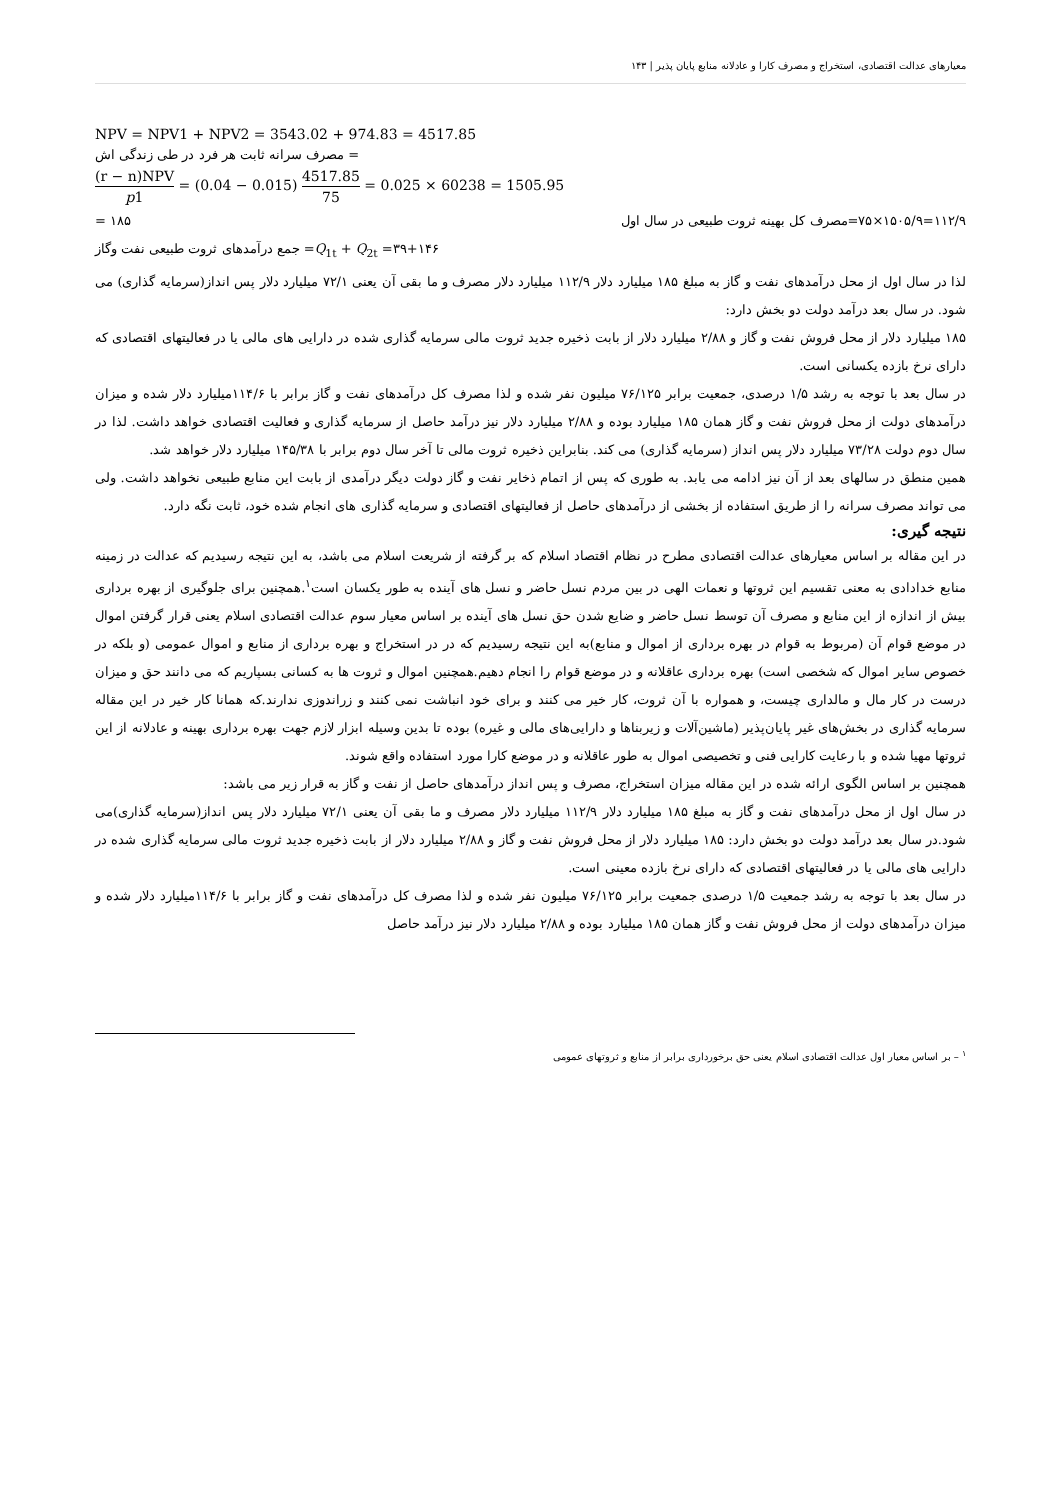معیارهای عدالت اقتصادی، استخراج و مصرف کارا و عادلانه منابع پایان پذیر | ۱۴۳
NPV = NPV1 + NPV2 = 3543.02 + 974.83 = 4517.85
= مصرف سرانه ثابت هر فرد در طی زندگی اش
(r − n)NPV p1 = (0.04 − 0.015) 4517.85 75 = 0.025 × 60238 = 1505.95
۱۱۲/۹=۱۵۰۵/۹×۷۵=مصرف کل بهینه ثروت طبیعی در سال اول ۱۸۵ =
۳۹+۱۴۶= Q<sub>1t</sub> + Q<sub>2t</sub>= جمع درآمدهای ثروت طبیعی نفت وگاز
لذا در سال اول از محل درآمدهای نفت و گاز به مبلغ ۱۸۵ میلیارد دلار ۱۱۲/۹ میلیارد دلار مصرف و ما بقی آن یعنی ۷۲/۱ میلیارد دلار پس انداز(سرمایه گذاری) می شود. در سال بعد درآمد دولت دو بخش دارد:
۱۸۵ میلیارد دلار از محل فروش نفت و گاز و ۲/۸۸ میلیارد دلار از بابت ذخیره جدید ثروت مالی سرمایه گذاری شده در دارایی های مالی یا در فعالیتهای اقتصادی که دارای نرخ بازده یکسانی است.
در سال بعد با توجه به رشد ۱/۵ درصدی، جمعیت برابر ۷۶/۱۲۵ میلیون نفر شده و لذا مصرف کل درآمدهای نفت و گاز برابر با ۱۱۴/۶میلیارد دلار شده و میزان درآمدهای دولت از محل فروش نفت و گاز همان ۱۸۵ میلیارد بوده و ۲/۸۸ میلیارد دلار نیز درآمد حاصل از سرمایه گذاری و فعالیت اقتصادی خواهد داشت. لذا در سال دوم دولت ۷۳/۲۸ میلیارد دلار پس انداز (سرمایه گذاری) می کند. بنابراین ذخیره ثروت مالی تا آخر سال دوم برابر با ۱۴۵/۳۸ میلیارد دلار خواهد شد.
همین منطق در سالهای بعد از آن نیز ادامه می یابد. به طوری که پس از اتمام ذخایر نفت و گاز دولت دیگر درآمدی از بابت این منابع طبیعی نخواهد داشت. ولی می تواند مصرف سرانه را از طریق استفاده از بخشی از درآمدهای حاصل از فعالیتهای اقتصادی و سرمایه گذاری های انجام شده خود، ثابت نگه دارد.
نتیجه گیری:
در این مقاله بر اساس معیارهای عدالت اقتصادی مطرح در نظام اقتصاد اسلام که بر گرفته از شریعت اسلام می باشد، به این نتیجه رسیدیم که عدالت در زمینه منابع خدادادی به معنی تقسیم این ثروتها و نعمات الهی در بین مردم نسل حاضر و نسل های آینده به طور یکسان است<sup>۱</sup>.همچنین برای جلوگیری از بهره برداری بیش از اندازه از این منابع و مصرف آن توسط نسل حاضر و ضایع شدن حق نسل های آینده بر اساس معیار سوم عدالت اقتصادی اسلام یعنی قرار گرفتن اموال در موضع قوام آن (مربوط به قوام در بهره برداری از اموال و منابع)به این نتیجه رسیدیم که در در استخراج و بهره برداری از منابع و اموال عمومی (و بلکه در خصوص سایر اموال که شخصی است) بهره برداری عاقلانه و در موضع قوام را انجام دهیم.همچنین اموال و ثروت ها به کسانی بسپاریم که می دانند حق و میزان درست در کار مال و مالداری چیست، و همواره با آن ثروت، کار خیر می کنند و برای خود انباشت نمی کنند و زراندوزی ندارند.که همانا کار خیر در این مقاله سرمایه گذاری در بخش‌های غیر پایان‌پذیر (ماشین‌آلات و زیربناها و دارایی‌های مالی و غیره) بوده تا بدین وسیله ابزار لازم جهت بهره برداری بهینه و عادلانه از این ثروتها مهیا شده و با رعایت کارایی فنی و تخصیصی اموال به طور عاقلانه و در موضع کارا مورد استفاده واقع شوند.
همچنین بر اساس الگوی ارائه شده در این مقاله میزان استخراج، مصرف و پس انداز درآمدهای حاصل از نفت و گاز به قرار زیر می باشد:
در سال اول از محل درآمدهای نفت و گاز به مبلغ ۱۸۵ میلیارد دلار ۱۱۲/۹ میلیارد دلار مصرف و ما بقی آن یعنی ۷۲/۱ میلیارد دلار پس انداز(سرمایه گذاری)می شود.در سال بعد درآمد دولت دو بخش دارد: ۱۸۵ میلیارد دلار از محل فروش نفت و گاز و ۲/۸۸ میلیارد دلار از بابت ذخیره جدید ثروت مالی سرمایه گذاری شده در دارایی های مالی یا در فعالیتهای اقتصادی که دارای نرخ بازده معینی است.
در سال بعد با توجه به رشد جمعیت ۱/۵ درصدی جمعیت برابر ۷۶/۱۲۵ میلیون نفر شده و لذا مصرف کل درآمدهای نفت و گاز برابر با ۱۱۴/۶میلیارد دلار شده و میزان درآمدهای دولت از محل فروش نفت و گاز همان ۱۸۵ میلیارد بوده و ۲/۸۸ میلیارد دلار نیز درآمد حاصل
<sup>۱</sup> – بر اساس معیار اول عدالت اقتصادی اسلام یعنی حق برخورداری برابر از منابع و ثروتهای عمومی